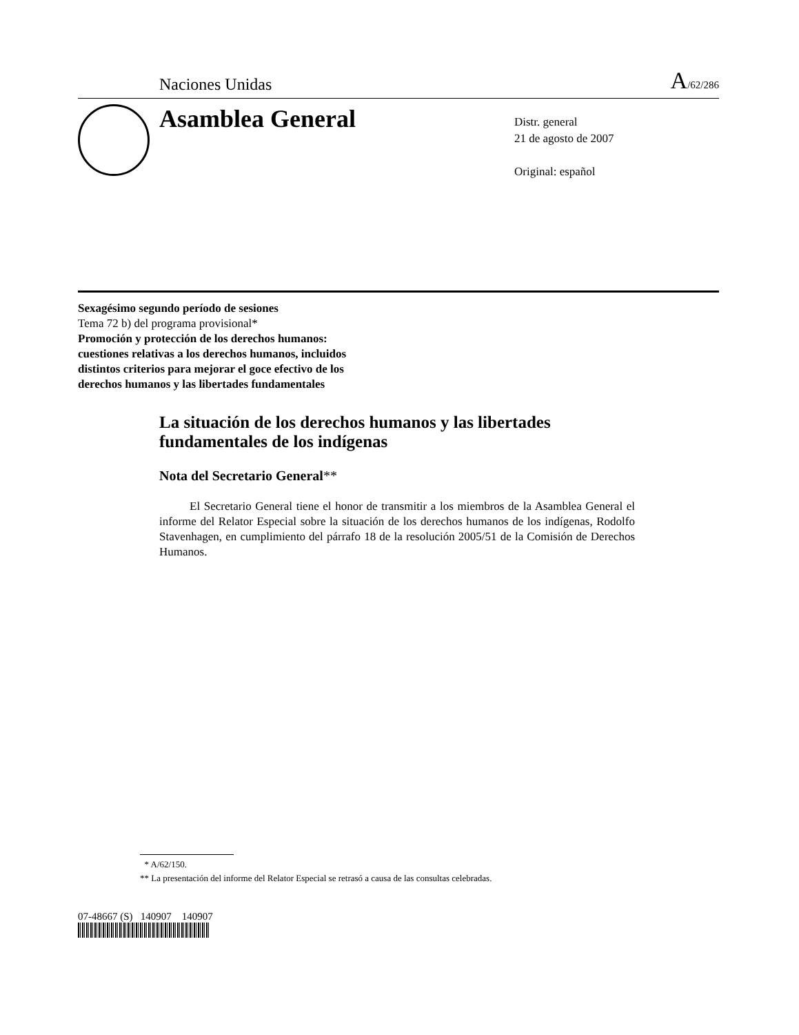Naciones Unidas A/62/286
Asamblea General
Distr. general
21 de agosto de 2007
Original: español
Sexagésimo segundo período de sesiones
Tema 72 b) del programa provisional*
Promoción y protección de los derechos humanos:
cuestiones relativas a los derechos humanos, incluidos
distintos criterios para mejorar el goce efectivo de los
derechos humanos y las libertades fundamentales
La situación de los derechos humanos y las libertades fundamentales de los indígenas
Nota del Secretario General**
El Secretario General tiene el honor de transmitir a los miembros de la Asamblea General el informe del Relator Especial sobre la situación de los derechos humanos de los indígenas, Rodolfo Stavenhagen, en cumplimiento del párrafo 18 de la resolución 2005/51 de la Comisión de Derechos Humanos.
* A/62/150.
** La presentación del informe del Relator Especial se retrasó a causa de las consultas celebradas.
07-48667 (S) 140907 140907